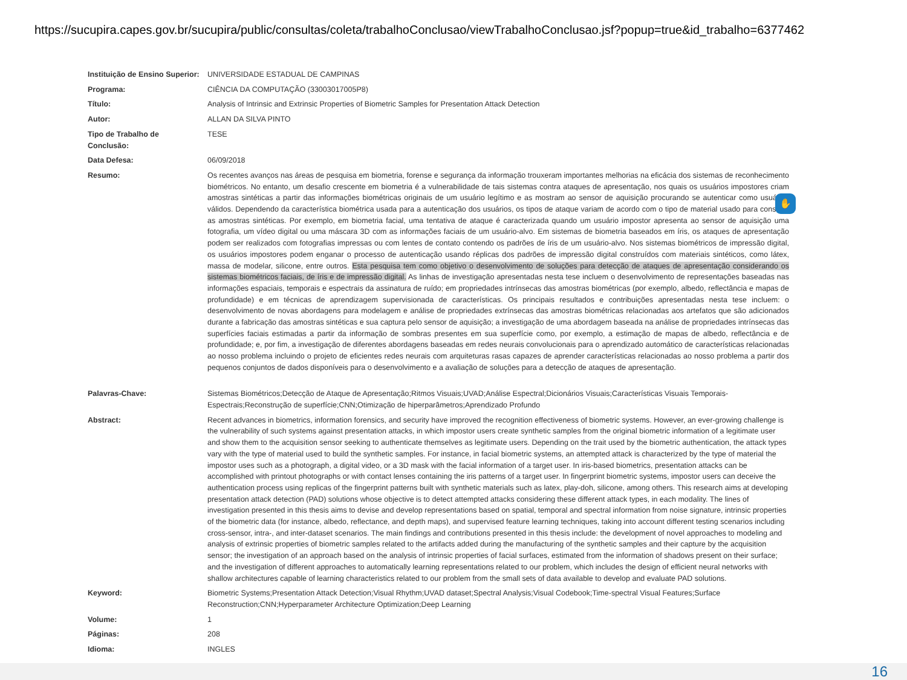https://sucupira.capes.gov.br/sucupira/public/consultas/coleta/trabalhoConclusao/viewTrabalhoConclusao.jsf?popup=true&id_trabalho=6377462
| Instituição de Ensino Superior: | UNIVERSIDADE ESTADUAL DE CAMPINAS |
| Programa: | CIÊNCIA DA COMPUTAÇÃO (33003017005P8) |
| Título: | Analysis of Intrinsic and Extrinsic Properties of Biometric Samples for Presentation Attack Detection |
| Autor: | ALLAN DA SILVA PINTO |
| Tipo de Trabalho de Conclusão: | TESE |
| Data Defesa: | 06/09/2018 |
| Resumo: | Os recentes avanços nas áreas de pesquisa em biometria, forense e segurança da informação trouxeram importantes melhorias na eficácia dos sistemas de reconhecimento biométricos. No entanto, um desafio crescente em biometria é a vulnerabilidade de tais sistemas contra ataques de apresentação, nos quais os usuários impostores criam amostras sintéticas a partir das informações biométricas originais de um usuário legítimo e as mostram ao sensor de aquisição procurando se autenticar como usuários válidos. Dependendo da característica biométrica usada para a autenticação dos usuários, os tipos de ataque variam de acordo com o tipo de material usado para construir as amostras sintéticas. Por exemplo, em biometria facial, uma tentativa de ataque é caracterizada quando um usuário impostor apresenta ao sensor de aquisição uma fotografia, um vídeo digital ou uma máscara 3D com as informações faciais de um usuário-alvo. Em sistemas de biometria baseados em íris, os ataques de apresentação podem ser realizados com fotografias impressas ou com lentes de contato contendo os padrões de íris de um usuário-alvo. Nos sistemas biométricos de impressão digital, os usuários impostores podem enganar o processo de autenticação usando réplicas dos padrões de impressão digital construídos com materiais sintéticos, como látex, massa de modelar, silicone, entre outros. Esta pesquisa tem como objetivo o desenvolvimento de soluções para detecção de ataques de apresentação considerando os sistemas biométricos faciais, de íris e de impressão digital. As linhas de investigação apresentadas nesta tese incluem o desenvolvimento de representações baseadas nas informações espaciais, temporais e espectrais da assinatura de ruído; em propriedades intrínsecas das amostras biométricas (por exemplo, albedo, reflectância e mapas de profundidade) e em técnicas de aprendizagem supervisionada de características. Os principais resultados e contribuições apresentadas nesta tese incluem: o desenvolvimento de novas abordagens para modelagem e análise de propriedades extrínsecas das amostras biométricas relacionadas aos artefatos que são adicionados durante a fabricação das amostras sintéticas e sua captura pelo sensor de aquisição; a investigação de uma abordagem baseada na análise de propriedades intrínsecas das superfícies faciais estimadas a partir da informação de sombras presentes em sua superfície como, por exemplo, a estimação de mapas de albedo, reflectância e de profundidade; e, por fim, a investigação de diferentes abordagens baseadas em redes neurais convolucionais para o aprendizado automático de características relacionadas ao nosso problema incluindo o projeto de eficientes redes neurais com arquiteturas rasas capazes de aprender características relacionadas ao nosso problema a partir dos pequenos conjuntos de dados disponíveis para o desenvolvimento e a avaliação de soluções para a detecção de ataques de apresentação. |
| Palavras-Chave: | Sistemas Biométricos;Detecção de Ataque de Apresentação;Ritmos Visuais;UVAD;Análise Espectral;Dicionários Visuais;Características Visuais Temporais-Espectrais;Reconstrução de superfície;CNN;Otimização de hiperparâmetros;Aprendizado Profundo |
| Abstract: | Recent advances in biometrics, information forensics, and security have improved the recognition effectiveness of biometric systems. However, an ever-growing challenge is the vulnerability of such systems against presentation attacks, in which impostor users create synthetic samples from the original biometric information of a legitimate user and show them to the acquisition sensor seeking to authenticate themselves as legitimate users. Depending on the trait used by the biometric authentication, the attack types vary with the type of material used to build the synthetic samples. For instance, in facial biometric systems, an attempted attack is characterized by the type of material the impostor uses such as a photograph, a digital video, or a 3D mask with the facial information of a target user. In iris-based biometrics, presentation attacks can be accomplished with printout photographs or with contact lenses containing the iris patterns of a target user. In fingerprint biometric systems, impostor users can deceive the authentication process using replicas of the fingerprint patterns built with synthetic materials such as latex, play-doh, silicone, among others. This research aims at developing presentation attack detection (PAD) solutions whose objective is to detect attempted attacks considering these different attack types, in each modality. The lines of investigation presented in this thesis aims to devise and develop representations based on spatial, temporal and spectral information from noise signature, intrinsic properties of the biometric data (for instance, albedo, reflectance, and depth maps), and supervised feature learning techniques, taking into account different testing scenarios including cross-sensor, intra-, and inter-dataset scenarios. The main findings and contributions presented in this thesis include: the development of novel approaches to modeling and analysis of extrinsic properties of biometric samples related to the artifacts added during the manufacturing of the synthetic samples and their capture by the acquisition sensor; the investigation of an approach based on the analysis of intrinsic properties of facial surfaces, estimated from the information of shadows present on their surface; and the investigation of different approaches to automatically learning representations related to our problem, which includes the design of efficient neural networks with shallow architectures capable of learning characteristics related to our problem from the small sets of data available to develop and evaluate PAD solutions. |
| Keyword: | Biometric Systems;Presentation Attack Detection;Visual Rhythm;UVAD dataset;Spectral Analysis;Visual Codebook;Time-spectral Visual Features;Surface Reconstruction;CNN;Hyperparameter Architecture Optimization;Deep Learning |
| Volume: | 1 |
| Páginas: | 208 |
| Idioma: | INGLES |
✋
16